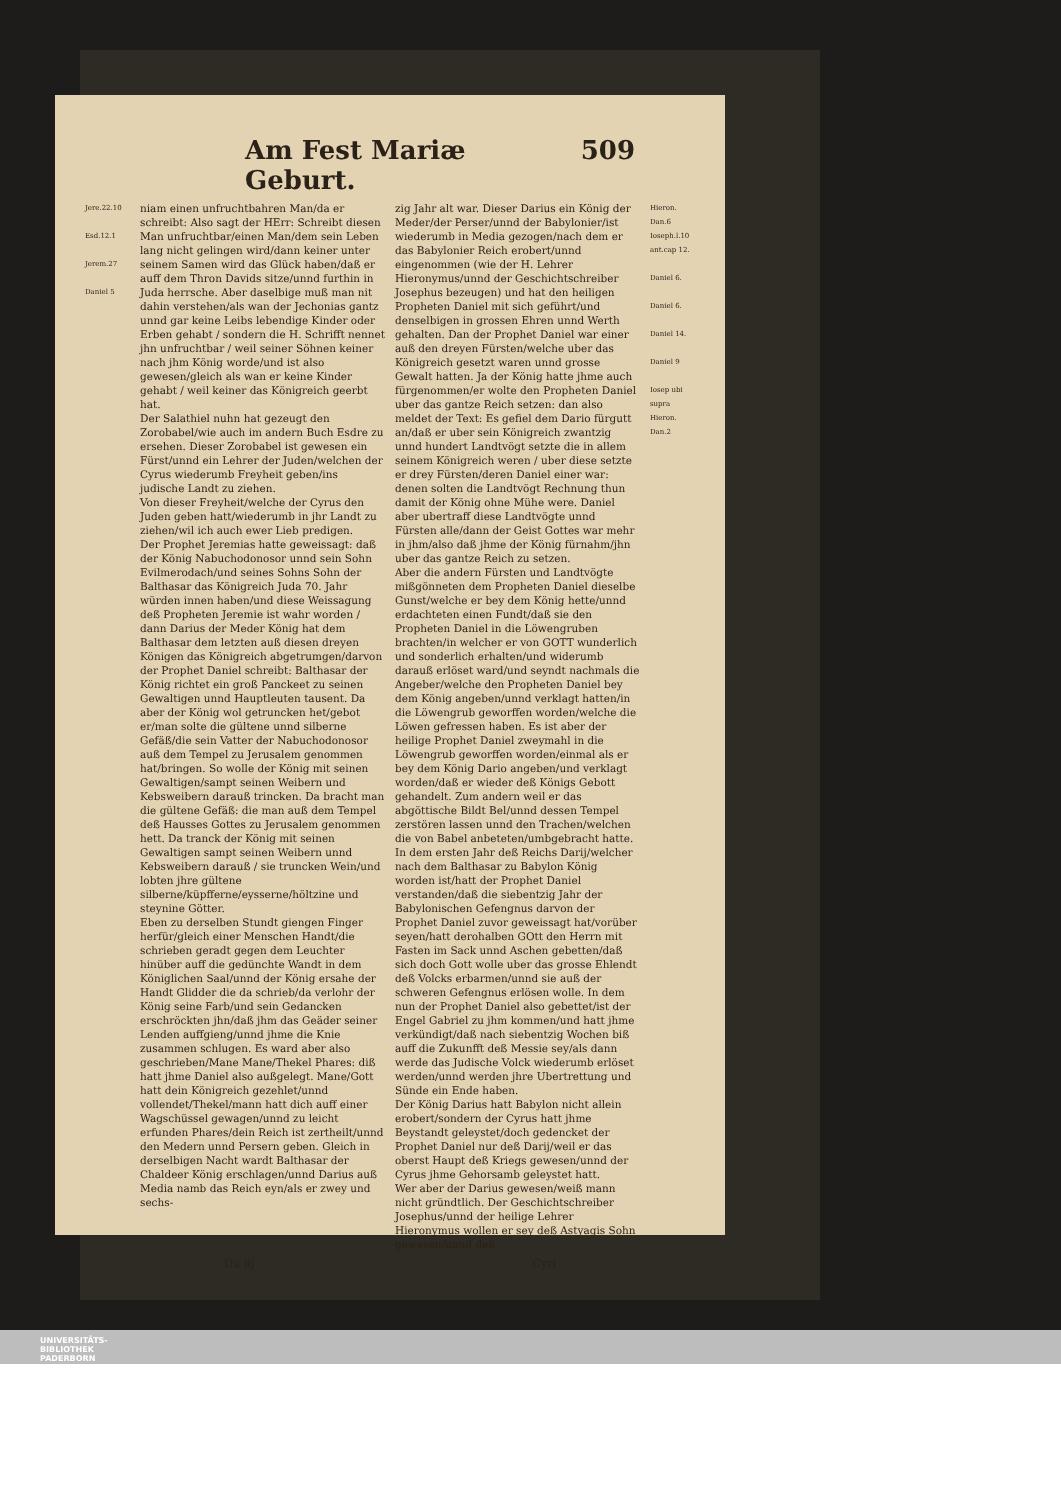Am Fest Mariæ Geburt. 509
Jere.22.10
Esd.12.1
Jerem.27
Daniel 5
niam einen unfruchtbahren Man/da er schreibt: Also sagt der HErr: Schreibt diesen Man unfruchtbar/einen Man/dem sein Leben lang nicht gelingen wird/dann keiner unter seinem Samen wird das Glück haben/daß er auff dem Thron Davids sitze/unnd furthin in Juda herrsche. Aber daselbige muß man nit dahin verstehen/als wan der Jechonias gantz unnd gar keine Leibs lebendige Kinder oder Erben gehabt / sondern die H. Schrifft nennet jhn unfruchtbar / weil seiner Söhnen keiner nach jhm König worde/und ist also gewesen/gleich als wan er keine Kinder gehabt / weil keiner das Königreich geerbt hat.
Der Salathiel nuhn hat gezeugt den Zorobabel/wie auch im andern Buch Esdre zu ersehen. Dieser Zorobabel ist gewesen ein Fürst/unnd ein Lehrer der Juden/welchen der Cyrus wiederumb Freyheit geben/ins judische Landt zu ziehen.
Von dieser Freyheit/welche der Cyrus den Juden geben hatt/wiederumb in jhr Landt zu ziehen/wil ich auch ewer Lieb predigen.
Der Prophet Jeremias hatte geweissagt: daß der König Nabuchodonosor unnd sein Sohn Evilmerodach/und seines Sohns Sohn der Balthasar das Königreich Juda 70. Jahr würden innen haben/und diese Weissagung deß Propheten Jeremie ist wahr worden / dann Darius der Meder König hat dem Balthasar dem letzten auß diesen dreyen Königen das Königreich abgetrumgen/darvon der Prophet Daniel schreibt: Balthasar der König richtet ein groß Panckeet zu seinen Gewaltigen unnd Hauptleuten tausent. Da aber der König wol getruncken het/gebot er/man solte die gültene unnd silberne Gefäß/die sein Vatter der Nabuchodonosor auß dem Tempel zu Jerusalem genommen hat/bringen. So wolle der König mit seinen Gewaltigen/sampt seinen Weibern und Kebsweibern darauß trincken. Da bracht man die gültene Gefäß: die man auß dem Tempel deß Hausses Gottes zu Jerusalem genommen hett. Da tranck der König mit seinen Gewaltigen sampt seinen Weibern unnd Kebsweibern darauß / sie truncken Wein/und lobten jhre gültene silberne/küpfferne/eysserne/höltzine und steynine Götter.
Eben zu derselben Stundt giengen Finger herfür/gleich einer Menschen Handt/die schrieben geradt gegen dem Leuchter hinüber auff die gedünchte Wandt in dem Königlichen Saal/unnd der König ersahe der Handt Glidder die da schrieb/da verlohr der König seine Farb/und sein Gedancken erschröckten jhn/daß jhm das Geäder seiner Lenden auffgieng/unnd jhme die Knie zusammen schlugen. Es ward aber also geschrieben/Mane Mane/Thekel Phares: diß hatt jhme Daniel also außgelegt. Mane/Gott hatt dein Königreich gezehlet/unnd vollendet/Thekel/mann hatt dich auff einer Wagschüssel gewagen/unnd zu leicht erfunden Phares/dein Reich ist zertheilt/unnd den Medern unnd Persern geben. Gleich in derselbigen Nacht wardt Balthasar der Chaldeer König erschlagen/unnd Darius auß Media namb das Reich eyn/als er zwey und sechs-
zig Jahr alt war. Dieser Darius ein König der Meder/der Perser/unnd der Babylonier/ist wiederumb in Media gezogen/nach dem er das Babylonier Reich erobert/unnd eingenommen (wie der H. Lehrer Hieronymus/unnd der Geschichtschreiber Josephus bezeugen) und hat den heiligen Propheten Daniel mit sich geführt/und denselbigen in grossen Ehren unnd Werth gehalten. Dan der Prophet Daniel war einer auß den dreyen Fürsten/welche uber das Königreich gesetzt waren unnd grosse Gewalt hatten. Ja der König hatte jhme auch fürgenommen/er wolte den Propheten Daniel uber das gantze Reich setzen: dan also meldet der Text: Es gefiel dem Dario fürgutt an/daß er uber sein Königreich zwantzig unnd hundert Landtvögt setzte die in allem seinem Königreich weren / uber diese setzte er drey Fürsten/deren Daniel einer war: denen solten die Landtvögt Rechnung thun damit der König ohne Mühe were. Daniel aber ubertraff diese Landtvögte unnd Fürsten alle/dann der Geist Gottes war mehr in jhm/also daß jhme der König fürnahm/jhn uber das gantze Reich zu setzen.
Aber die andern Fürsten und Landtvögte mißgönneten dem Propheten Daniel dieselbe Gunst/welche er bey dem König hette/unnd erdachteten einen Fundt/daß sie den Propheten Daniel in die Löwengruben brachten/in welcher er von GOTT wunderlich und sonderlich erhalten/und widerumb darauß erlöset ward/und seyndt nachmals die Angeber/welche den Propheten Daniel bey dem König angeben/unnd verklagt hatten/in die Löwengrub geworffen worden/welche die Löwen gefressen haben. Es ist aber der heilige Prophet Daniel zweymahl in die Löwengrub geworffen worden/einmal als er bey dem König Dario angeben/und verklagt worden/daß er wieder deß Königs Gebott gehandelt. Zum andern weil er das abgöttische Bildt Bel/unnd dessen Tempel zerstören lassen unnd den Trachen/welchen die von Babel anbeteten/umbgebracht hatte.
In dem ersten Jahr deß Reichs Darij/welcher nach dem Balthasar zu Babylon König worden ist/hatt der Prophet Daniel verstanden/daß die siebentzig Jahr der Babylonischen Gefengnus darvon der Prophet Daniel zuvor geweissagt hat/vorüber seyen/hatt derohalben GOtt den Herrn mit Fasten im Sack unnd Aschen gebetten/daß sich doch Gott wolle uber das grosse Ehlendt deß Volcks erbarmen/unnd sie auß der schweren Gefengnus erlösen wolle. In dem nun der Prophet Daniel also gebettet/ist der Engel Gabriel zu jhm kommen/und hatt jhme verkündigt/daß nach siebentzig Wochen biß auff die Zukunfft deß Messie sey/als dann werde das Judische Volck wiederumb erlöset werden/unnd werden jhre Ubertrettung und Sünde ein Ende haben.
Der König Darius hatt Babylon nicht allein erobert/sondern der Cyrus hatt jhme Beystandt geleystet/doch gedencket der Prophet Daniel nur deß Darij/weil er das oberst Haupt deß Kriegs gewesen/unnd der Cyrus jhme Gehorsamb geleystet hatt.
Wer aber der Darius gewesen/weiß mann nicht gründtlich. Der Geschichtschreiber Josephus/unnd der heilige Lehrer Hieronymus wollen er sey deß Astyagis Sohn gewesen/unnd deß
Hieron. Dan.6 Ioseph.l.10 ant.cap 12.
Daniel 6.
Daniel 6.
Daniel 14.
Daniel 9
Iosep ubi supra Hieron. Dan.2
Uu iij Cyri
UNIVERSITÄTS-
BIBLIOTHEK
PADERBORN